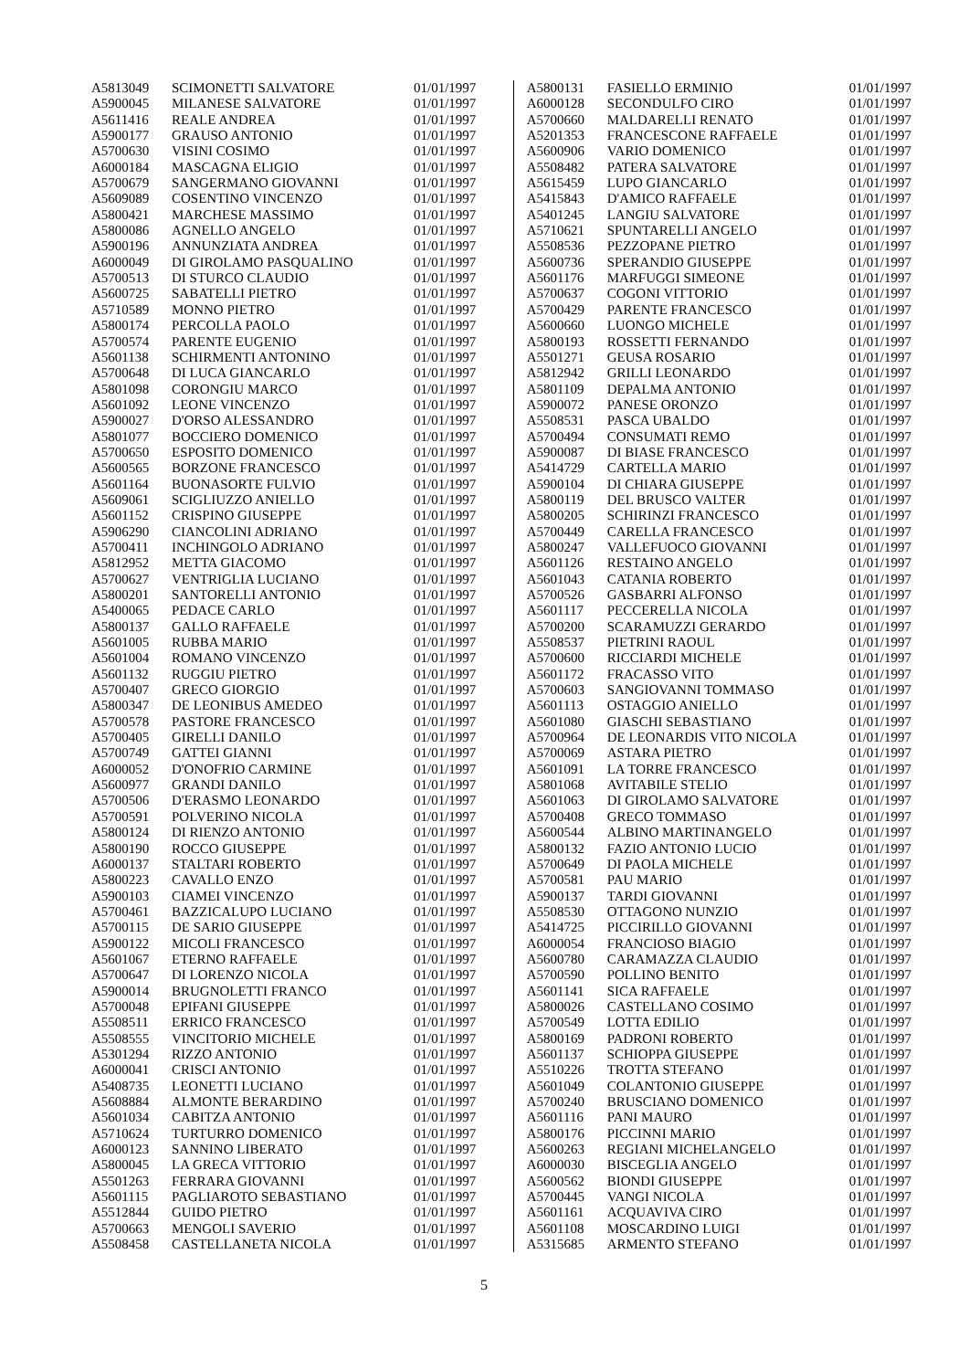| A5813049 | SCIMONETTI SALVATORE | 01/01/1997 |
| A5900045 | MILANESE SALVATORE | 01/01/1997 |
| A5611416 | REALE ANDREA | 01/01/1997 |
| A5900177 | GRAUSO ANTONIO | 01/01/1997 |
| A5700630 | VISINI COSIMO | 01/01/1997 |
| A6000184 | MASCAGNA ELIGIO | 01/01/1997 |
| A5700679 | SANGERMANO GIOVANNI | 01/01/1997 |
| A5609089 | COSENTINO VINCENZO | 01/01/1997 |
| A5800421 | MARCHESE MASSIMO | 01/01/1997 |
| A5800086 | AGNELLO ANGELO | 01/01/1997 |
| A5900196 | ANNUNZIATA ANDREA | 01/01/1997 |
| A6000049 | DI GIROLAMO PASQUALINO | 01/01/1997 |
| A5700513 | DI STURCO CLAUDIO | 01/01/1997 |
| A5600725 | SABATELLI PIETRO | 01/01/1997 |
| A5710589 | MONNO PIETRO | 01/01/1997 |
| A5800174 | PERCOLLA PAOLO | 01/01/1997 |
| A5700574 | PARENTE EUGENIO | 01/01/1997 |
| A5601138 | SCHIRMENTI ANTONINO | 01/01/1997 |
| A5700648 | DI LUCA GIANCARLO | 01/01/1997 |
| A5801098 | CORONGIU MARCO | 01/01/1997 |
| A5601092 | LEONE VINCENZO | 01/01/1997 |
| A5900027 | D'ORSO ALESSANDRO | 01/01/1997 |
| A5801077 | BOCCIERO DOMENICO | 01/01/1997 |
| A5700650 | ESPOSITO DOMENICO | 01/01/1997 |
| A5600565 | BORZONE FRANCESCO | 01/01/1997 |
| A5601164 | BUONASORTE FULVIO | 01/01/1997 |
| A5609061 | SCIGLIUZZO ANIELLO | 01/01/1997 |
| A5601152 | CRISPINO GIUSEPPE | 01/01/1997 |
| A5906290 | CIANCOLINI ADRIANO | 01/01/1997 |
| A5700411 | INCHINGOLO ADRIANO | 01/01/1997 |
| A5812952 | METTA GIACOMO | 01/01/1997 |
| A5700627 | VENTRIGLIA LUCIANO | 01/01/1997 |
| A5800201 | SANTORELLI ANTONIO | 01/01/1997 |
| A5400065 | PEDACE CARLO | 01/01/1997 |
| A5800137 | GALLO RAFFAELE | 01/01/1997 |
| A5601005 | RUBBA MARIO | 01/01/1997 |
| A5601004 | ROMANO VINCENZO | 01/01/1997 |
| A5601132 | RUGGIU PIETRO | 01/01/1997 |
| A5700407 | GRECO GIORGIO | 01/01/1997 |
| A5800347 | DE LEONIBUS AMEDEO | 01/01/1997 |
| A5700578 | PASTORE FRANCESCO | 01/01/1997 |
| A5700405 | GIRELLI DANILO | 01/01/1997 |
| A5700749 | GATTEI GIANNI | 01/01/1997 |
| A6000052 | D'ONOFRIO CARMINE | 01/01/1997 |
| A5600977 | GRANDI DANILO | 01/01/1997 |
| A5700506 | D'ERASMO LEONARDO | 01/01/1997 |
| A5700591 | POLVERINO NICOLA | 01/01/1997 |
| A5800124 | DI RIENZO ANTONIO | 01/01/1997 |
| A5800190 | ROCCO GIUSEPPE | 01/01/1997 |
| A6000137 | STALTARI ROBERTO | 01/01/1997 |
| A5800223 | CAVALLO ENZO | 01/01/1997 |
| A5900103 | CIAMEI VINCENZO | 01/01/1997 |
| A5700461 | BAZZICALUPO LUCIANO | 01/01/1997 |
| A5700115 | DE SARIO GIUSEPPE | 01/01/1997 |
| A5900122 | MICOLI FRANCESCO | 01/01/1997 |
| A5601067 | ETERNO RAFFAELE | 01/01/1997 |
| A5700647 | DI LORENZO NICOLA | 01/01/1997 |
| A5900014 | BRUGNOLETTI FRANCO | 01/01/1997 |
| A5700048 | EPIFANI GIUSEPPE | 01/01/1997 |
| A5508511 | ERRICO FRANCESCO | 01/01/1997 |
| A5508555 | VINCITORIO MICHELE | 01/01/1997 |
| A5301294 | RIZZO ANTONIO | 01/01/1997 |
| A6000041 | CRISCI ANTONIO | 01/01/1997 |
| A5408735 | LEONETTI LUCIANO | 01/01/1997 |
| A5608884 | ALMONTE BERARDINO | 01/01/1997 |
| A5601034 | CABITZA ANTONIO | 01/01/1997 |
| A5710624 | TURTURRO DOMENICO | 01/01/1997 |
| A6000123 | SANNINO LIBERATO | 01/01/1997 |
| A5800045 | LA GRECA VITTORIO | 01/01/1997 |
| A5501263 | FERRARA GIOVANNI | 01/01/1997 |
| A5601115 | PAGLIAROTO SEBASTIANO | 01/01/1997 |
| A5512844 | GUIDO PIETRO | 01/01/1997 |
| A5700663 | MENGOLI SAVERIO | 01/01/1997 |
| A5508458 | CASTELLANETA NICOLA | 01/01/1997 |
| A5800131 | FASIELLO ERMINIO | 01/01/1997 |
| A6000128 | SECONDULFO CIRO | 01/01/1997 |
| A5700660 | MALDARELLI RENATO | 01/01/1997 |
| A5201353 | FRANCESCONE RAFFAELE | 01/01/1997 |
| A5600906 | VARIO DOMENICO | 01/01/1997 |
| A5508482 | PATERA SALVATORE | 01/01/1997 |
| A5615459 | LUPO GIANCARLO | 01/01/1997 |
| A5415843 | D'AMICO RAFFAELE | 01/01/1997 |
| A5401245 | LANGIU SALVATORE | 01/01/1997 |
| A5710621 | SPUNTARELLI ANGELO | 01/01/1997 |
| A5508536 | PEZZOPANE PIETRO | 01/01/1997 |
| A5600736 | SPERANDIO GIUSEPPE | 01/01/1997 |
| A5601176 | MARFUGGI SIMEONE | 01/01/1997 |
| A5700637 | COGONI VITTORIO | 01/01/1997 |
| A5700429 | PARENTE FRANCESCO | 01/01/1997 |
| A5600660 | LUONGO MICHELE | 01/01/1997 |
| A5800193 | ROSSETTI FERNANDO | 01/01/1997 |
| A5501271 | GEUSA ROSARIO | 01/01/1997 |
| A5812942 | GRILLI LEONARDO | 01/01/1997 |
| A5801109 | DEPALMA ANTONIO | 01/01/1997 |
| A5900072 | PANESE ORONZO | 01/01/1997 |
| A5508531 | PASCA UBALDO | 01/01/1997 |
| A5700494 | CONSUMATI REMO | 01/01/1997 |
| A5900087 | DI BIASE FRANCESCO | 01/01/1997 |
| A5414729 | CARTELLA MARIO | 01/01/1997 |
| A5900104 | DI CHIARA GIUSEPPE | 01/01/1997 |
| A5800119 | DEL BRUSCO VALTER | 01/01/1997 |
| A5800205 | SCHIRINZI FRANCESCO | 01/01/1997 |
| A5700449 | CARELLA FRANCESCO | 01/01/1997 |
| A5800247 | VALLEFUOCO GIOVANNI | 01/01/1997 |
| A5601126 | RESTAINO ANGELO | 01/01/1997 |
| A5601043 | CATANIA ROBERTO | 01/01/1997 |
| A5700526 | GASBARRI ALFONSO | 01/01/1997 |
| A5601117 | PECCERELLA NICOLA | 01/01/1997 |
| A5700200 | SCARAMUZZI GERARDO | 01/01/1997 |
| A5508537 | PIETRINI RAOUL | 01/01/1997 |
| A5700600 | RICCIARDI MICHELE | 01/01/1997 |
| A5601172 | FRACASSO VITO | 01/01/1997 |
| A5700603 | SANGIOVANNI TOMMASO | 01/01/1997 |
| A5601113 | OSTAGGIO ANIELLO | 01/01/1997 |
| A5601080 | GIASCHI SEBASTIANO | 01/01/1997 |
| A5700964 | DE LEONARDIS VITO NICOLA | 01/01/1997 |
| A5700069 | ASTARA PIETRO | 01/01/1997 |
| A5601091 | LA TORRE FRANCESCO | 01/01/1997 |
| A5801068 | AVITABILE STELIO | 01/01/1997 |
| A5601063 | DI GIROLAMO SALVATORE | 01/01/1997 |
| A5700408 | GRECO TOMMASO | 01/01/1997 |
| A5600544 | ALBINO MARTINANGELO | 01/01/1997 |
| A5800132 | FAZIO ANTONIO LUCIO | 01/01/1997 |
| A5700649 | DI PAOLA MICHELE | 01/01/1997 |
| A5700581 | PAU MARIO | 01/01/1997 |
| A5900137 | TARDI GIOVANNI | 01/01/1997 |
| A5508530 | OTTAGONO NUNZIO | 01/01/1997 |
| A5414725 | PICCIRILLO GIOVANNI | 01/01/1997 |
| A6000054 | FRANCIOSO BIAGIO | 01/01/1997 |
| A5600780 | CARAMAZZA CLAUDIO | 01/01/1997 |
| A5700590 | POLLINO BENITO | 01/01/1997 |
| A5601141 | SICA RAFFAELE | 01/01/1997 |
| A5800026 | CASTELLANO COSIMO | 01/01/1997 |
| A5700549 | LOTTA EDILIO | 01/01/1997 |
| A5800169 | PADRONI ROBERTO | 01/01/1997 |
| A5601137 | SCHIOPPA GIUSEPPE | 01/01/1997 |
| A5510226 | TROTTA STEFANO | 01/01/1997 |
| A5601049 | COLANTONIO GIUSEPPE | 01/01/1997 |
| A5700240 | BRUSCIANO DOMENICO | 01/01/1997 |
| A5601116 | PANI MAURO | 01/01/1997 |
| A5800176 | PICCINNI MARIO | 01/01/1997 |
| A5600263 | REGIANI MICHELANGELO | 01/01/1997 |
| A6000030 | BISCEGLIA ANGELO | 01/01/1997 |
| A5600562 | BIONDI GIUSEPPE | 01/01/1997 |
| A5700445 | VANGI NICOLA | 01/01/1997 |
| A5601161 | ACQUAVIVA CIRO | 01/01/1997 |
| A5601108 | MOSCARDINO LUIGI | 01/01/1997 |
| A5315685 | ARMENTO STEFANO | 01/01/1997 |
5